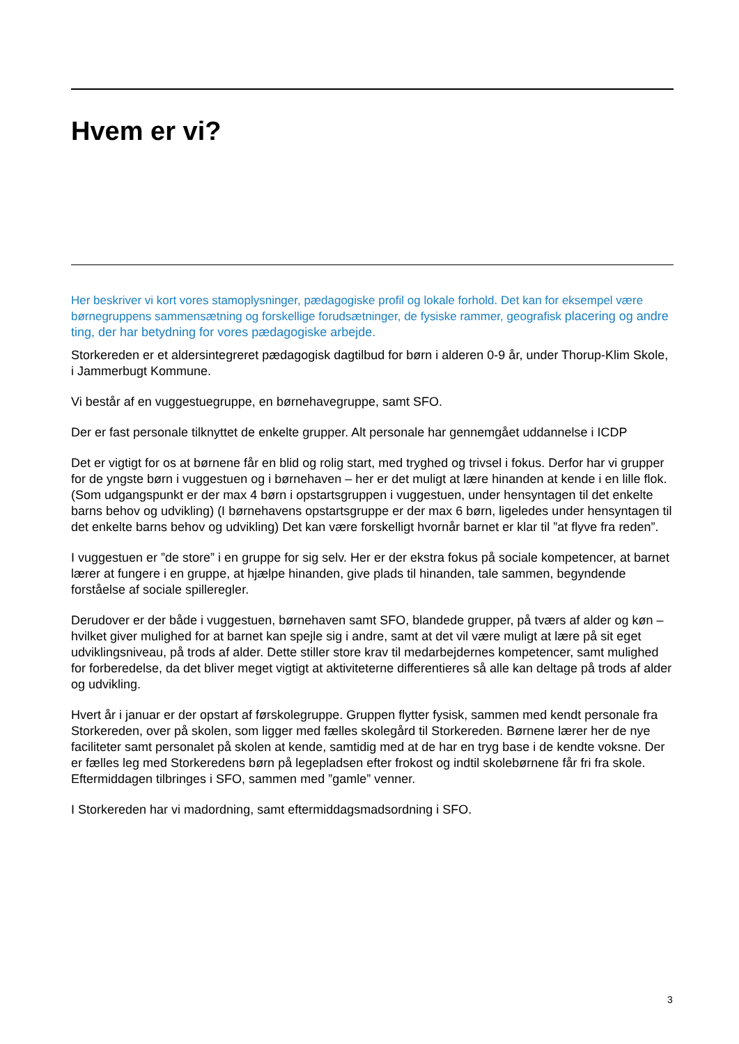Hvem er vi?
Her beskriver vi kort vores stamoplysninger, pædagogiske profil og lokale forhold. Det kan for eksempel være børnegruppens sammensætning og forskellige forudsætninger, de fysiske rammer, geografisk placering og andre ting, der har betydning for vores pædagogiske arbejde.
Storkereden er et aldersintegreret pædagogisk dagtilbud for børn i alderen 0-9 år, under Thorup-Klim Skole, i Jammerbugt Kommune.
Vi består af en vuggestuegruppe, en børnehavegruppe, samt SFO.
Der er fast personale tilknyttet de enkelte grupper. Alt personale har gennemgået uddannelse i ICDP
Det er vigtigt for os at børnene får en blid og rolig start, med tryghed og trivsel i fokus. Derfor har vi grupper for de yngste børn i vuggestuen og i børnehaven – her er det muligt at lære hinanden at kende i en lille flok. (Som udgangspunkt er der max 4 børn i opstartsgruppen i vuggestuen, under hensyntagen til det enkelte barns behov og udvikling) (I børnehavens opstartsgruppe er der max 6 børn, ligeledes under hensyntagen til det enkelte barns behov og udvikling) Det kan være forskelligt hvornår barnet er klar til ”at flyve fra reden”.
I vuggestuen er ”de store” i en gruppe for sig selv. Her er der ekstra fokus på sociale kompetencer, at barnet lærer at fungere i en gruppe, at hjælpe hinanden, give plads til hinanden, tale sammen, begyndende forståelse af sociale spilleregler.
Derudover er der både i vuggestuen, børnehaven samt SFO, blandede grupper, på tværs af alder og køn – hvilket giver mulighed for at barnet kan spejle sig i andre, samt at det vil være muligt at lære på sit eget udviklingsniveau, på trods af alder. Dette stiller store krav til medarbejdernes kompetencer, samt mulighed for forberedelse, da det bliver meget vigtigt at aktiviteterne differentieres så alle kan deltage på trods af alder og udvikling.
Hvert år i januar er der opstart af førskolegruppe. Gruppen flytter fysisk, sammen med kendt personale fra Storkereden, over på skolen, som ligger med fælles skolegård til Storkereden. Børnene lærer her de nye faciliteter samt personalet på skolen at kende, samtidig med at de har en tryg base i de kendte voksne. Der er fælles leg med Storkeredens børn på legepladsen efter frokost og indtil skolebørnene får fri fra skole. Eftermiddagen tilbringes i SFO, sammen med ”gamle” venner.
I Storkereden har vi madordning, samt eftermiddagsmadsordning i SFO.
3